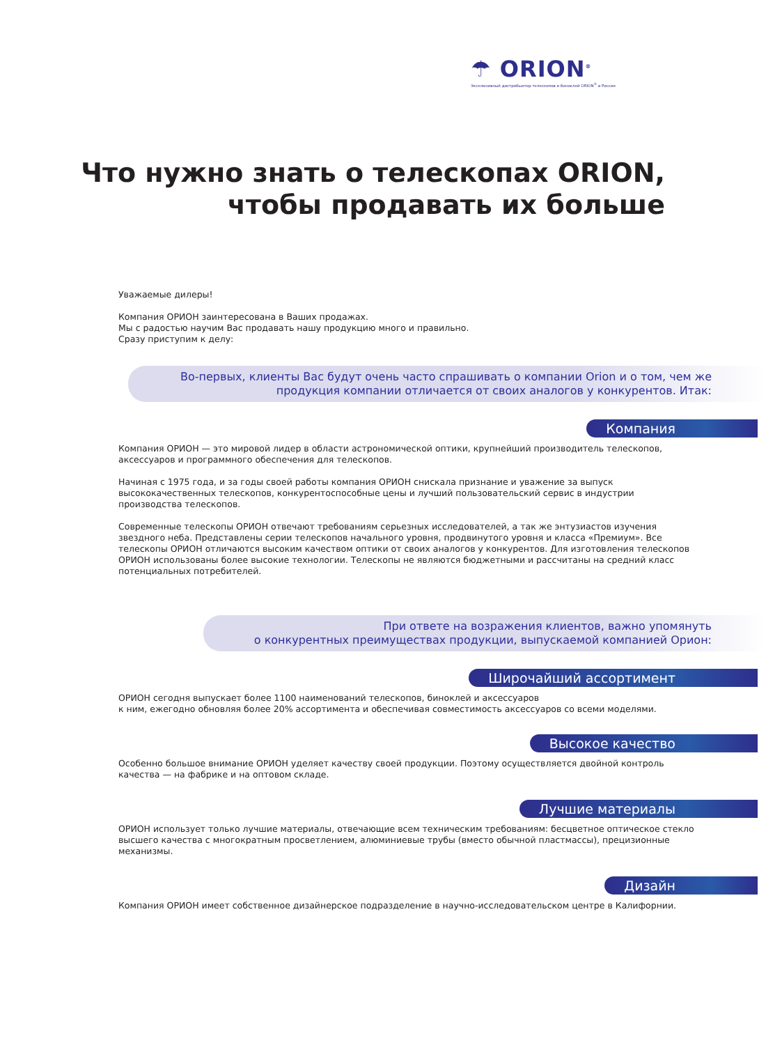☂ ORION<sup>®</sup>
Эксклюзивный дистрибьютор телескопов и биноклей ORION<sup>®</sup> в России
Что нужно знать о телескопах ORION,
чтобы продавать их больше
Уважаемые дилеры!
Компания ОРИОН заинтересована в Ваших продажах.
Мы с радостью научим Вас продавать нашу продукцию много и правильно.
Сразу приступим к делу:
Во-первых, клиенты Вас будут очень часто спрашивать о компании Orion и о том, чем же продукция компании отличается от своих аналогов у конкурентов. Итак:
Компания
Компания ОРИОН — это мировой лидер в области астрономической оптики, крупнейший производитель телескопов, аксессуаров и программного обеспечения для телескопов.
Начиная с 1975 года, и за годы своей работы компания ОРИОН снискала признание и уважение за выпуск высококачественных телескопов, конкурентоспособные цены и лучший пользовательский сервис в индустрии производства телескопов.
Современные телескопы ОРИОН отвечают требованиям серьезных исследователей, а так же энтузиастов изучения звездного неба. Представлены серии телескопов начального уровня, продвинутого уровня и класса «Премиум». Все телескопы ОРИОН отличаются высоким качеством оптики от своих аналогов у конкурентов. Для изготовления телескопов ОРИОН использованы более высокие технологии. Телескопы не являются бюджетными и рассчитаны на средний класс потенциальных потребителей.
При ответе на возражения клиентов, важно упомянуть
о конкурентных преимуществах продукции, выпускаемой компанией Орион:
Широчайший ассортимент
ОРИОН сегодня выпускает более 1100 наименований телескопов, биноклей и аксессуаров
к ним, ежегодно обновляя более 20% ассортимента и обеспечивая совместимость аксессуаров со всеми моделями.
Высокое качество
Особенно большое внимание ОРИОН уделяет качеству своей продукции. Поэтому осуществляется двойной контроль качества — на фабрике и на оптовом складе.
Лучшие материалы
ОРИОН использует только лучшие материалы, отвечающие всем техническим требованиям: бесцветное оптическое стекло высшего качества с многократным просветлением, алюминиевые трубы (вместо обычной пластмассы), прецизионные механизмы.
Дизайн
Компания ОРИОН имеет собственное дизайнерское подразделение в научно-исследовательском центре в Калифорнии.